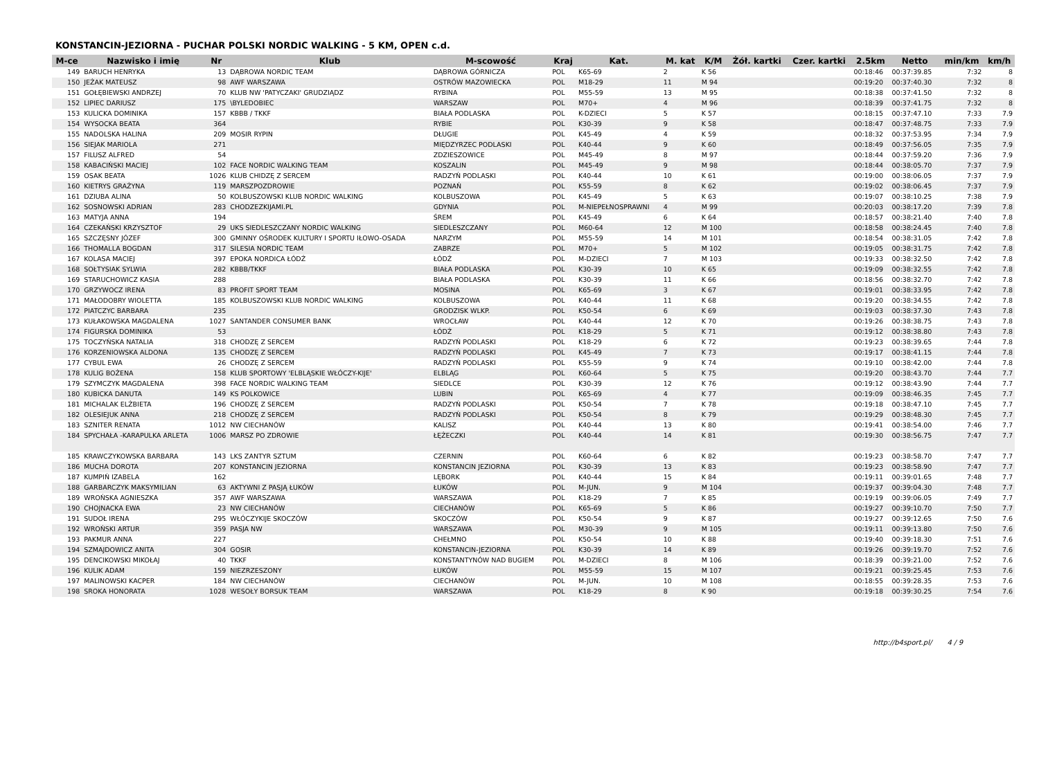KONSTANCIN-JEZIORNA - PUCHAR POLSKI NORDIC WALKING - 5 KM, OPEN c.d.
| M-ce | Nazwisko i imię | Nr | Klub | M-scowość | Kraj | Kat. | M. kat | K/M | Żół. kartki | Czer. kartki | 2.5km | Netto | min/km | km/h |
| --- | --- | --- | --- | --- | --- | --- | --- | --- | --- | --- | --- | --- | --- | --- |
| 149 | BARUCH HENRYKA | 13 | DĄBROWA NORDIC TEAM | DĄBROWA GÓRNICZA | POL | K65-69 | 2 | K 56 | | | 00:18:46 | 00:37:39.85 | 7:32 | 8 |
| 150 | JEŻAK MATEUSZ | 98 | AWF WARSZAWA | OSTRÓW MAZOWIECKA | POL | M18-29 | 11 | M 94 | | | 00:19:20 | 00:37:40.30 | 7:32 | 8 |
| 151 | GOŁĘBIEWSKI ANDRZEJ | 70 | KLUB NW 'PATYCZAKI' GRUDZIĄDZ | RYBINA | POL | M55-59 | 13 | M 95 | | | 00:18:38 | 00:37:41.50 | 7:32 | 8 |
| 152 | LIPIEC DARIUSZ | 175 | \BYLEDOBIEC | WARSZAW | POL | M70+ | 4 | M 96 | | | 00:18:39 | 00:37:41.75 | 7:32 | 8 |
| 153 | KULICKA DOMINIKA | 157 | KBBB / TKKF | BIAŁA PODLASKA | POL | K-DZIECI | 5 | K 57 | | | 00:18:15 | 00:37:47.10 | 7:33 | 7.9 |
| 154 | WYSOCKA BEATA | 364 | | RYBIE | POL | K30-39 | 9 | K 58 | | | 00:18:47 | 00:37:48.75 | 7:33 | 7.9 |
| 155 | NADOLSKA HALINA | 209 | MOSIR RYPIN | DŁUGIE | POL | K45-49 | 4 | K 59 | | | 00:18:32 | 00:37:53.95 | 7:34 | 7.9 |
| 156 | SIEJAK MARIOLA | 271 | | MIĘDZYRZEC PODLASKI | POL | K40-44 | 9 | K 60 | | | 00:18:49 | 00:37:56.05 | 7:35 | 7.9 |
| 157 | FILUSZ ALFRED | 54 | | ZDZIESZOWICE | POL | M45-49 | 8 | M 97 | | | 00:18:44 | 00:37:59.20 | 7:36 | 7.9 |
| 158 | KABACIŃSKI MACIEJ | 102 | FACE NORDIC WALKING TEAM | KOSZALIN | POL | M45-49 | 9 | M 98 | | | 00:18:44 | 00:38:05.70 | 7:37 | 7.9 |
| 159 | OSAK BEATA | 1026 | KLUB CHIDZĘ Z SERCEM | RADZYŃ PODLASKI | POL | K40-44 | 10 | K 61 | | | 00:19:00 | 00:38:06.05 | 7:37 | 7.9 |
| 160 | KIETRYS GRAŻYNA | 119 | MARSZPOZDROWIE | POZNAŃ | POL | K55-59 | 8 | K 62 | | | 00:19:02 | 00:38:06.45 | 7:37 | 7.9 |
| 161 | DZIUBA ALINA | 50 | KOLBUSZOWSKI KLUB NORDIC WALKING | KOLBUSZOWA | POL | K45-49 | 5 | K 63 | | | 00:19:07 | 00:38:10.25 | 7:38 | 7.9 |
| 162 | SOSNOWSKI ADRIAN | 283 | CHODZEZKIJAMI.PL | GDYNIA | POL | M-NIEPEŁNOSPRAWNI | 4 | M 99 | | | 00:20:03 | 00:38:17.20 | 7:39 | 7.8 |
| 163 | MATYJA ANNA | 194 | | ŚREM | POL | K45-49 | 6 | K 64 | | | 00:18:57 | 00:38:21.40 | 7:40 | 7.8 |
| 164 | CZEKAŃSKI KRZYSZTOF | 29 | UKS SIEDLESZCZANY NORDIC WALKING | SIEDLESZCZANY | POL | M60-64 | 12 | M 100 | | | 00:18:58 | 00:38:24.45 | 7:40 | 7.8 |
| 165 | SZCZĘSNY JÓZEF | 300 | GMINNY OŚRODEK KULTURY I SPORTU IŁOWO-OSADA | NARZYM | POL | M55-59 | 14 | M 101 | | | 00:18:54 | 00:38:31.05 | 7:42 | 7.8 |
| 166 | THOMALLA BOGDAN | 317 | SILESIA NORDIC TEAM | ZABRZE | POL | M70+ | 5 | M 102 | | | 00:19:05 | 00:38:31.75 | 7:42 | 7.8 |
| 167 | KOLASA MACIEJ | 397 | EPOKA NORDICA ŁÓDŹ | ŁÓDŹ | POL | M-DZIECI | 7 | M 103 | | | 00:19:33 | 00:38:32.50 | 7:42 | 7.8 |
| 168 | SOŁTYSIAK SYLWIA | 282 | KBBB/TKKF | BIAŁA PODLASKA | POL | K30-39 | 10 | K 65 | | | 00:19:09 | 00:38:32.55 | 7:42 | 7.8 |
| 169 | STARUCHOWICZ KASIA | 288 | | BIAŁA PODLASKA | POL | K30-39 | 11 | K 66 | | | 00:18:56 | 00:38:32.70 | 7:42 | 7.8 |
| 170 | GRZYWOCZ IRENA | 83 | PROFIT SPORT TEAM | MOSINA | POL | K65-69 | 3 | K 67 | | | 00:19:01 | 00:38:33.95 | 7:42 | 7.8 |
| 171 | MAŁODOBRY WIOLETTA | 185 | KOLBUSZOWSKI KLUB NORDIC WALKING | KOLBUSZOWA | POL | K40-44 | 11 | K 68 | | | 00:19:20 | 00:38:34.55 | 7:42 | 7.8 |
| 172 | PIATCZYC BARBARA | 235 | | GRODZISK WLKP. | POL | K50-54 | 6 | K 69 | | | 00:19:03 | 00:38:37.30 | 7:43 | 7.8 |
| 173 | KUŁAKOWSKA MAGDALENA | 1027 | SANTANDER CONSUMER BANK | WROCŁAW | POL | K40-44 | 12 | K 70 | | | 00:19:26 | 00:38:38.75 | 7:43 | 7.8 |
| 174 | FIGURSKA DOMINIKA | 53 | | ŁÓDŹ | POL | K18-29 | 5 | K 71 | | | 00:19:12 | 00:38:38.80 | 7:43 | 7.8 |
| 175 | TOCZYŃSKA NATALIA | 318 | CHODZĘ Z SERCEM | RADZYŃ PODLASKI | POL | K18-29 | 6 | K 72 | | | 00:19:23 | 00:38:39.65 | 7:44 | 7.8 |
| 176 | KORZENIOWSKA ALDONA | 135 | CHODZĘ Z SERCEM | RADZYŃ PODLASKI | POL | K45-49 | 7 | K 73 | | | 00:19:17 | 00:38:41.15 | 7:44 | 7.8 |
| 177 | CYBUL EWA | 26 | CHODZĘ Z SERCEM | RADZYŃ PODLASKI | POL | K55-59 | 9 | K 74 | | | 00:19:10 | 00:38:42.00 | 7:44 | 7.8 |
| 178 | KULIG BOŻENA | 158 | KLUB SPORTOWY 'ELBLĄSKIE WŁÓCZY-KIJE' | ELBLĄG | POL | K60-64 | 5 | K 75 | | | 00:19:20 | 00:38:43.70 | 7:44 | 7.7 |
| 179 | SZYMCZYK MAGDALENA | 398 | FACE NORDIC WALKING TEAM | SIEDLCE | POL | K30-39 | 12 | K 76 | | | 00:19:12 | 00:38:43.90 | 7:44 | 7.7 |
| 180 | KUBICKA DANUTA | 149 | KS POLKOWICE | LUBIN | POL | K65-69 | 4 | K 77 | | | 00:19:09 | 00:38:46.35 | 7:45 | 7.7 |
| 181 | MICHALAK ELŻBIETA | 196 | CHODZĘ Z SERCEM | RADZYŃ PODLASKI | POL | K50-54 | 7 | K 78 | | | 00:19:18 | 00:38:47.10 | 7:45 | 7.7 |
| 182 | OLESIEJUK ANNA | 218 | CHODZĘ Z SERCEM | RADZYŃ PODLASKI | POL | K50-54 | 8 | K 79 | | | 00:19:29 | 00:38:48.30 | 7:45 | 7.7 |
| 183 | SZNITER RENATA | 1012 | NW CIECHANÓW | KALISZ | POL | K40-44 | 13 | K 80 | | | 00:19:41 | 00:38:54.00 | 7:46 | 7.7 |
| 184 | SPYCHAŁA -KARAPULKA ARLETA | 1006 | MARSZ PO ZDROWIE | ŁĘŻECZKI | POL | K40-44 | 14 | K 81 | | | 00:19:30 | 00:38:56.75 | 7:47 | 7.7 |
| 185 | KRAWCZYKOWSKA BARBARA | 143 | LKS ZANTYR SZTUM | CZERNIN | POL | K60-64 | 6 | K 82 | | | 00:19:23 | 00:38:58.70 | 7:47 | 7.7 |
| 186 | MUCHA DOROTA | 207 | KONSTANCIN JEZIORNA | KONSTANCIN JEZIORNA | POL | K30-39 | 13 | K 83 | | | 00:19:23 | 00:38:58.90 | 7:47 | 7.7 |
| 187 | KUMPIŃ IZABELA | 162 | | LĘBORK | POL | K40-44 | 15 | K 84 | | | 00:19:11 | 00:39:01.65 | 7:48 | 7.7 |
| 188 | GARBARCZYK MAKSYMILIAN | 63 | AKTYWNI Z PASJĄ ŁUKÓW | ŁUKÓW | POL | M-JUN. | 9 | M 104 | | | 00:19:37 | 00:39:04.30 | 7:48 | 7.7 |
| 189 | WROŃSKA AGNIESZKA | 357 | AWF WARSZAWA | WARSZAWA | POL | K18-29 | 7 | K 85 | | | 00:19:19 | 00:39:06.05 | 7:49 | 7.7 |
| 190 | CHOJNACKA EWA | 23 | NW CIECHANÓW | CIECHANÓW | POL | K65-69 | 5 | K 86 | | | 00:19:27 | 00:39:10.70 | 7:50 | 7.7 |
| 191 | SUDOŁ IRENA | 295 | WŁÓCZYKIJE SKOCZÓW | SKOCZÓW | POL | K50-54 | 9 | K 87 | | | 00:19:27 | 00:39:12.65 | 7:50 | 7.6 |
| 192 | WROŃSKI ARTUR | 359 | PASJA NW | WARSZAWA | POL | M30-39 | 9 | M 105 | | | 00:19:11 | 00:39:13.80 | 7:50 | 7.6 |
| 193 | PAKMUR ANNA | 227 | | CHEŁMNO | POL | K50-54 | 10 | K 88 | | | 00:19:40 | 00:39:18.30 | 7:51 | 7.6 |
| 194 | SZMAJDOWICZ ANITA | 304 | GOSIR | KONSTANCIN-JEZIORNA | POL | K30-39 | 14 | K 89 | | | 00:19:26 | 00:39:19.70 | 7:52 | 7.6 |
| 195 | DENCIKOWSKI MIKOŁAJ | 40 | TKKF | KONSTANTYNÓW NAD BUGIEM | POL | M-DZIECI | 8 | M 106 | | | 00:18:39 | 00:39:21.00 | 7:52 | 7.6 |
| 196 | KULIK ADAM | 159 | NIEZRZESZONY | ŁUKÓW | POL | M55-59 | 15 | M 107 | | | 00:19:21 | 00:39:25.45 | 7:53 | 7.6 |
| 197 | MALINOWSKI KACPER | 184 | NW CIECHANÓW | CIECHANÓW | POL | M-JUN. | 10 | M 108 | | | 00:18:55 | 00:39:28.35 | 7:53 | 7.6 |
| 198 | SROKA HONORATA | 1028 | WESOŁY BORSUK TEAM | WARSZAWA | POL | K18-29 | 8 | K 90 | | | 00:19:18 | 00:39:30.25 | 7:54 | 7.6 |
http://b4sport.pl/ 4 / 9